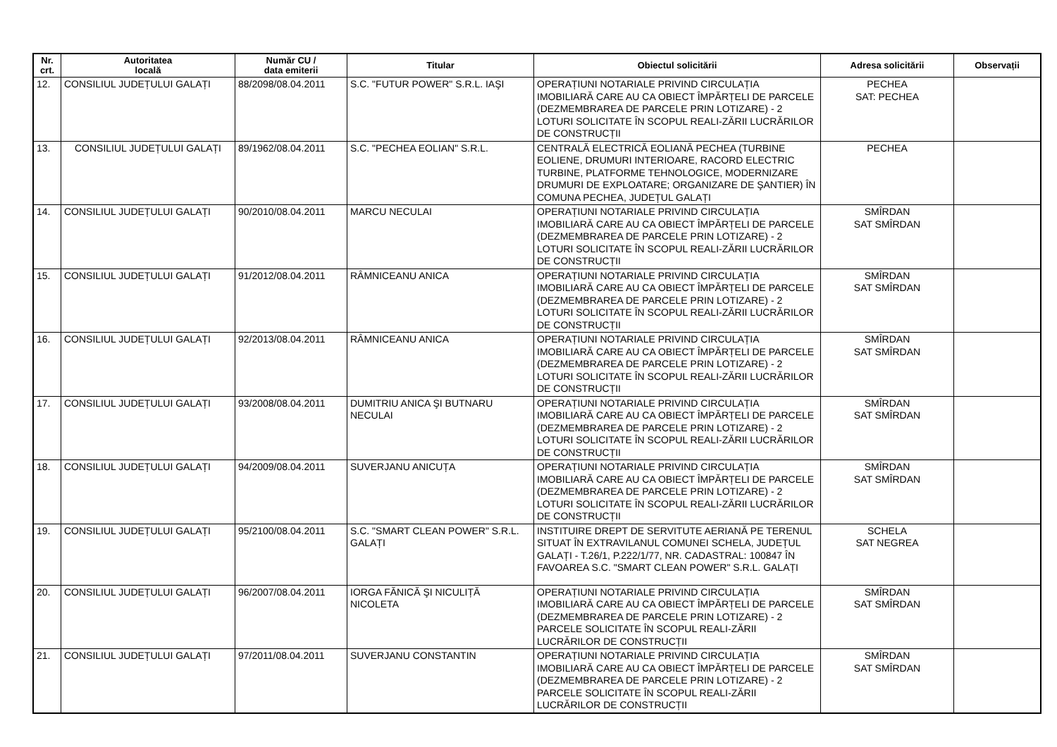| Nr. crt. | Autoritatea locală | Număr CU / data emiterii | Titular | Obiectul solicitării | Adresa solicitării | Observații |
| --- | --- | --- | --- | --- | --- | --- |
| 12. | CONSILIUL JUDEȚULUI GALAȚI | 88/2098/08.04.2011 | S.C. "FUTUR POWER" S.R.L. IAŞI | OPERAȚIUNI NOTARIALE PRIVIND CIRCULAȚIA IMOBILIARĂ CARE AU CA OBIECT ÎMPĂRȚELI DE PARCELE (DEZMEMBRAREA DE PARCELE PRIN LOTIZARE) - 2 LOTURI SOLICITATE ÎN SCOPUL REALI-ZĂRII LUCRĂRILOR DE CONSTRUCȚII | PECHEA SAT: PECHEA | |
| 13. | CONSILIUL JUDEȚULUI GALAȚI | 89/1962/08.04.2011 | S.C. "PECHEA EOLIAN" S.R.L. | CENTRALĂ ELECTRICĂ EOLIANĂ PECHEA (TURBINE EOLIENE, DRUMURI INTERIOARE, RACORD ELECTRIC TURBINE, PLATFORME TEHNOLOGICE, MODERNIZARE DRUMURI DE EXPLOATARE; ORGANIZARE DE ŞANTIER) ÎN COMUNA PECHEA, JUDEȚUL GALAȚI | PECHEA | |
| 14. | CONSILIUL JUDEȚULUI GALAȚI | 90/2010/08.04.2011 | MARCU NECULAI | OPERAȚIUNI NOTARIALE PRIVIND CIRCULAȚIA IMOBILIARĂ CARE AU CA OBIECT ÎMPĂRȚELI DE PARCELE (DEZMEMBRAREA DE PARCELE PRIN LOTIZARE) - 2 LOTURI SOLICITATE ÎN SCOPUL REALI-ZĂRII LUCRĂRILOR DE CONSTRUCȚII | SMÎRDAN SAT SMÎRDAN | |
| 15. | CONSILIUL JUDEȚULUI GALAȚI | 91/2012/08.04.2011 | RÂMNICEANU ANICA | OPERAȚIUNI NOTARIALE PRIVIND CIRCULAȚIA IMOBILIARĂ CARE AU CA OBIECT ÎMPĂRȚELI DE PARCELE (DEZMEMBRAREA DE PARCELE PRIN LOTIZARE) - 2 LOTURI SOLICITATE ÎN SCOPUL REALI-ZĂRII LUCRĂRILOR DE CONSTRUCȚII | SMÎRDAN SAT SMÎRDAN | |
| 16. | CONSILIUL JUDEȚULUI GALAȚI | 92/2013/08.04.2011 | RÂMNICEANU ANICA | OPERAȚIUNI NOTARIALE PRIVIND CIRCULAȚIA IMOBILIARĂ CARE AU CA OBIECT ÎMPĂRȚELI DE PARCELE (DEZMEMBRAREA DE PARCELE PRIN LOTIZARE) - 2 LOTURI SOLICITATE ÎN SCOPUL REALI-ZĂRII LUCRĂRILOR DE CONSTRUCȚII | SMÎRDAN SAT SMÎRDAN | |
| 17. | CONSILIUL JUDEȚULUI GALAȚI | 93/2008/08.04.2011 | DUMITRIU ANICA ŞI BUTNARU NECULAI | OPERAȚIUNI NOTARIALE PRIVIND CIRCULAȚIA IMOBILIARĂ CARE AU CA OBIECT ÎMPĂRȚELI DE PARCELE (DEZMEMBRAREA DE PARCELE PRIN LOTIZARE) - 2 LOTURI SOLICITATE ÎN SCOPUL REALI-ZĂRII LUCRĂRILOR DE CONSTRUCȚII | SMÎRDAN SAT SMÎRDAN | |
| 18. | CONSILIUL JUDEȚULUI GALAȚI | 94/2009/08.04.2011 | SUVERJANU ANICUȚA | OPERAȚIUNI NOTARIALE PRIVIND CIRCULAȚIA IMOBILIARĂ CARE AU CA OBIECT ÎMPĂRȚELI DE PARCELE (DEZMEMBRAREA DE PARCELE PRIN LOTIZARE) - 2 LOTURI SOLICITATE ÎN SCOPUL REALI-ZĂRII LUCRĂRILOR DE CONSTRUCȚII | SMÎRDAN SAT SMÎRDAN | |
| 19. | CONSILIUL JUDEȚULUI GALAȚI | 95/2100/08.04.2011 | S.C. "SMART CLEAN POWER" S.R.L. GALAȚI | INSTITUIRE DREPT DE SERVITUTE AERIANĂ PE TERENUL SITUAT ÎN EXTRAVILANUL COMUNEI SCHELA, JUDEȚUL GALAȚI - T.26/1, P.222/1/77, NR. CADASTRAL: 100847 ÎN FAVOAREA S.C. "SMART CLEAN POWER" S.R.L. GALAȚI | SCHELA SAT NEGREA | |
| 20. | CONSILIUL JUDEȚULUI GALAȚI | 96/2007/08.04.2011 | IORGA FĂNICĂ ŞI NICULIȚĂ NICOLETA | OPERAȚIUNI NOTARIALE PRIVIND CIRCULAȚIA IMOBILIARĂ CARE AU CA OBIECT ÎMPĂRȚELI DE PARCELE (DEZMEMBRAREA DE PARCELE PRIN LOTIZARE) - 2 PARCELE SOLICITATE ÎN SCOPUL REALI-ZĂRII LUCRĂRILOR DE CONSTRUCȚII | SMÎRDAN SAT SMÎRDAN | |
| 21. | CONSILIUL JUDEȚULUI GALAȚI | 97/2011/08.04.2011 | SUVERJANU CONSTANTIN | OPERAȚIUNI NOTARIALE PRIVIND CIRCULAȚIA IMOBILIARĂ CARE AU CA OBIECT ÎMPĂRȚELI DE PARCELE (DEZMEMBRAREA DE PARCELE PRIN LOTIZARE) - 2 PARCELE SOLICITATE ÎN SCOPUL REALI-ZĂRII LUCRĂRILOR DE CONSTRUCȚII | SMÎRDAN SAT SMÎRDAN | |